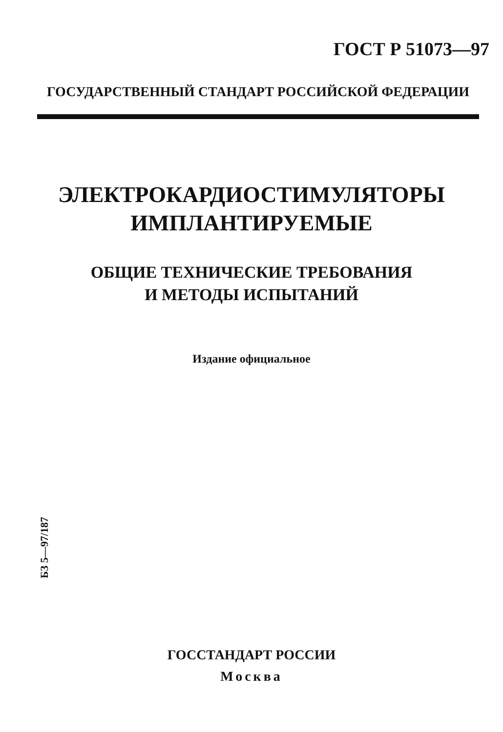ГОСТ Р 51073—97
ГОСУДАРСТВЕННЫЙ СТАНДАРТ РОССИЙСКОЙ ФЕДЕРАЦИИ
ЭЛЕКТРОКАРДИОСТИМУЛЯТОРЫ
ИМПЛАНТИРУЕМЫЕ
ОБЩИЕ ТЕХНИЧЕСКИЕ ТРЕБОВАНИЯ
И МЕТОДЫ ИСПЫТАНИЙ
Издание официальное
БЗ 5—97/187
ГОССТАНДАРТ РОССИИ
Москва